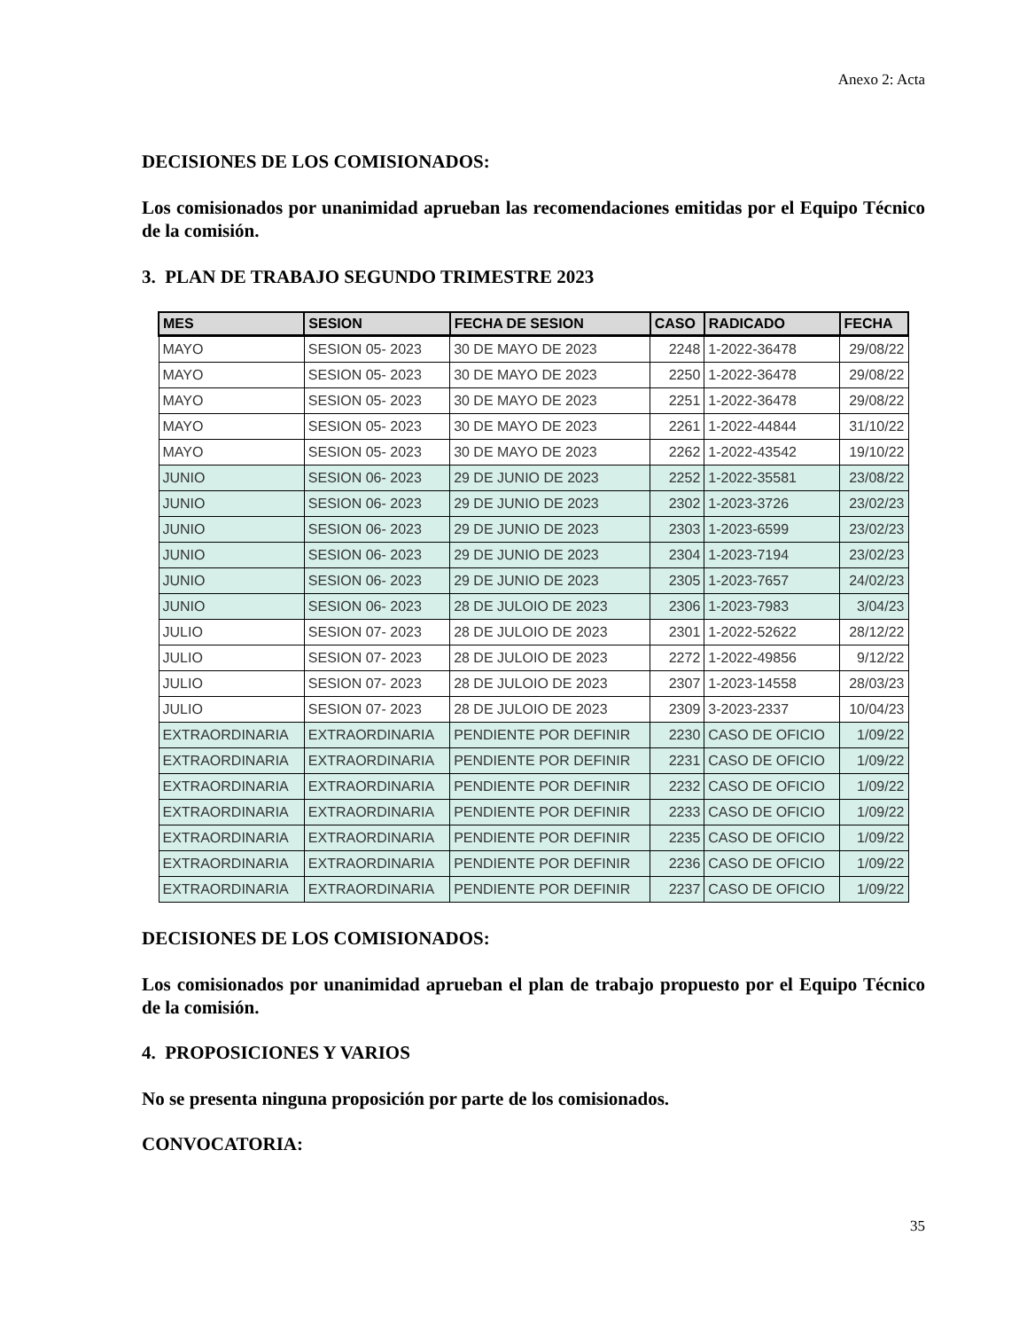Anexo 2: Acta
DECISIONES DE LOS COMISIONADOS:
Los comisionados por unanimidad aprueban las recomendaciones emitidas por el Equipo Técnico de la comisión.
3. PLAN DE TRABAJO SEGUNDO TRIMESTRE 2023
| MES | SESION | FECHA DE SESION | CASO | RADICADO | FECHA |
| --- | --- | --- | --- | --- | --- |
| MAYO | SESION 05- 2023 | 30 DE MAYO DE 2023 | 2248 | 1-2022-36478 | 29/08/22 |
| MAYO | SESION 05- 2023 | 30 DE MAYO DE 2023 | 2250 | 1-2022-36478 | 29/08/22 |
| MAYO | SESION 05- 2023 | 30 DE MAYO DE 2023 | 2251 | 1-2022-36478 | 29/08/22 |
| MAYO | SESION 05- 2023 | 30 DE MAYO DE 2023 | 2261 | 1-2022-44844 | 31/10/22 |
| MAYO | SESION 05- 2023 | 30 DE MAYO DE 2023 | 2262 | 1-2022-43542 | 19/10/22 |
| JUNIO | SESION 06- 2023 | 29 DE JUNIO DE 2023 | 2252 | 1-2022-35581 | 23/08/22 |
| JUNIO | SESION 06- 2023 | 29 DE JUNIO DE 2023 | 2302 | 1-2023-3726 | 23/02/23 |
| JUNIO | SESION 06- 2023 | 29 DE JUNIO DE 2023 | 2303 | 1-2023-6599 | 23/02/23 |
| JUNIO | SESION 06- 2023 | 29 DE JUNIO DE 2023 | 2304 | 1-2023-7194 | 23/02/23 |
| JUNIO | SESION 06- 2023 | 29 DE JUNIO DE 2023 | 2305 | 1-2023-7657 | 24/02/23 |
| JUNIO | SESION 06- 2023 | 28 DE JULOIO DE 2023 | 2306 | 1-2023-7983 | 3/04/23 |
| JULIO | SESION 07- 2023 | 28 DE JULOIO DE 2023 | 2301 | 1-2022-52622 | 28/12/22 |
| JULIO | SESION 07- 2023 | 28 DE JULOIO DE 2023 | 2272 | 1-2022-49856 | 9/12/22 |
| JULIO | SESION 07- 2023 | 28 DE JULOIO DE 2023 | 2307 | 1-2023-14558 | 28/03/23 |
| JULIO | SESION 07- 2023 | 28 DE JULOIO DE 2023 | 2309 | 3-2023-2337 | 10/04/23 |
| EXTRAORDINARIA | EXTRAORDINARIA | PENDIENTE POR DEFINIR | 2230 | CASO DE OFICIO | 1/09/22 |
| EXTRAORDINARIA | EXTRAORDINARIA | PENDIENTE POR DEFINIR | 2231 | CASO DE OFICIO | 1/09/22 |
| EXTRAORDINARIA | EXTRAORDINARIA | PENDIENTE POR DEFINIR | 2232 | CASO DE OFICIO | 1/09/22 |
| EXTRAORDINARIA | EXTRAORDINARIA | PENDIENTE POR DEFINIR | 2233 | CASO DE OFICIO | 1/09/22 |
| EXTRAORDINARIA | EXTRAORDINARIA | PENDIENTE POR DEFINIR | 2235 | CASO DE OFICIO | 1/09/22 |
| EXTRAORDINARIA | EXTRAORDINARIA | PENDIENTE POR DEFINIR | 2236 | CASO DE OFICIO | 1/09/22 |
| EXTRAORDINARIA | EXTRAORDINARIA | PENDIENTE POR DEFINIR | 2237 | CASO DE OFICIO | 1/09/22 |
DECISIONES DE LOS COMISIONADOS:
Los comisionados por unanimidad aprueban el plan de trabajo propuesto por el Equipo Técnico de la comisión.
4. PROPOSICIONES Y VARIOS
No se presenta ninguna proposición por parte de los comisionados.
CONVOCATORIA:
35